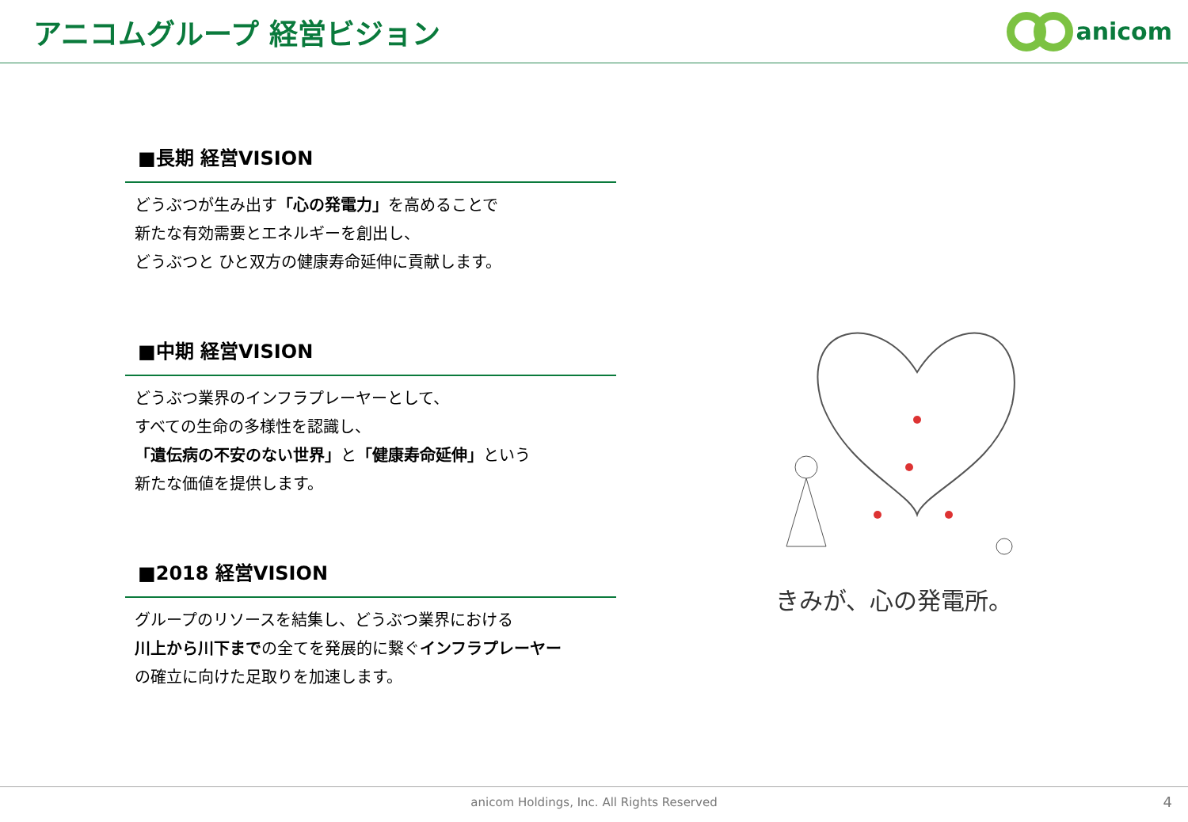アニコムグループ 経営ビジョン
anicom
■長期 経営VISION
どうぶつが生み出す「心の発電力」を高めることで
新たな有効需要とエネルギーを創出し、
どうぶつと ひと双方の健康寿命延伸に貢献します。
■中期 経営VISION
どうぶつ業界のインフラプレーヤーとして、
すべての生命の多様性を認識し、
「遺伝病の不安のない世界」と「健康寿命延伸」という
新たな価値を提供します。
■2018 経営VISION
グループのリソースを結集し、どうぶつ業界における
川上から川下までの全てを発展的に繋ぐインフラプレーヤー
の確立に向けた足取りを加速します。
きみが、心の発電所。
anicom Holdings, Inc. All Rights Reserved 4